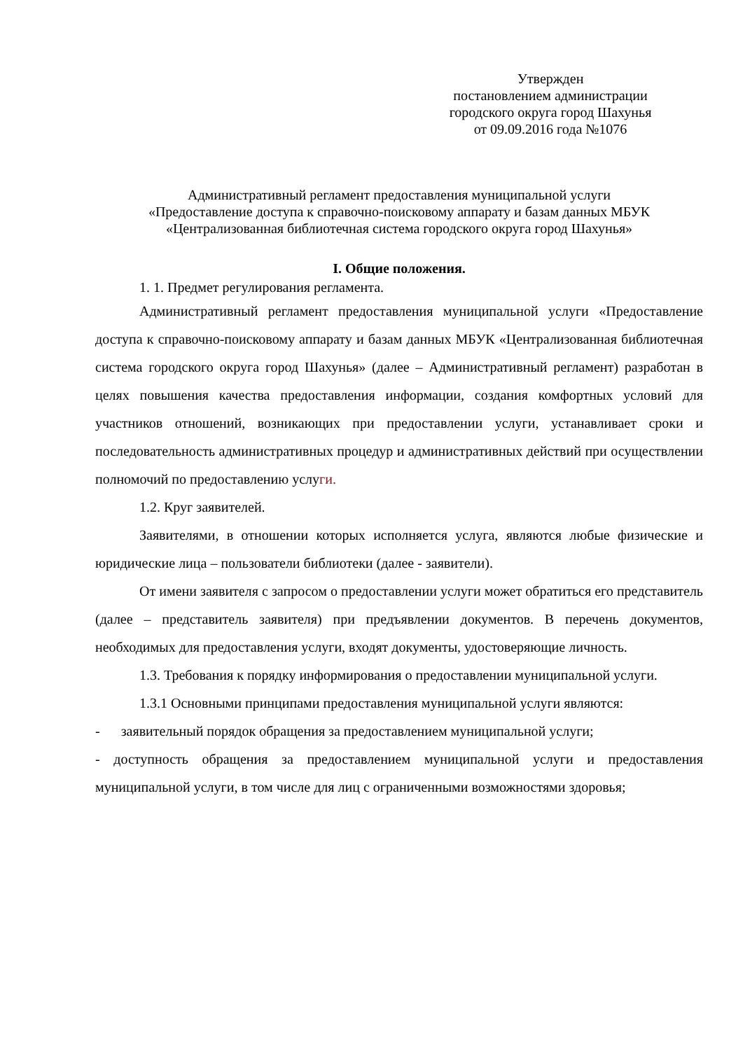Утвержден
постановлением администрации
городского округа город Шахунья
от 09.09.2016 года №1076
Административный регламент предоставления муниципальной услуги
«Предоставление доступа к справочно-поисковому аппарату и базам данных МБУК
«Централизованная библиотечная система городского округа город Шахунья»
I. Общие положения.
1. 1. Предмет регулирования регламента.
Административный регламент предоставления муниципальной услуги «Предоставление доступа к справочно-поисковому аппарату и базам данных МБУК «Централизованная библиотечная система городского округа город Шахунья» (далее – Административный регламент) разработан в целях повышения качества предоставления информации, создания комфортных условий для участников отношений, возникающих при предоставлении услуги, устанавливает сроки и последовательность административных процедур и административных действий при осуществлении полномочий по предоставлению услуги.
1.2. Круг заявителей.
Заявителями, в отношении которых исполняется услуга, являются любые физические и юридические лица – пользователи библиотеки (далее - заявители).
От имени заявителя с запросом о предоставлении услуги может обратиться его представитель (далее – представитель заявителя) при предъявлении документов. В перечень документов, необходимых для предоставления услуги, входят документы, удостоверяющие личность.
1.3. Требования к порядку информирования о предоставлении муниципальной услуги.
1.3.1 Основными принципами предоставления муниципальной услуги являются:
- заявительный порядок обращения за предоставлением муниципальной услуги;
- доступность обращения за предоставлением муниципальной услуги и предоставления муниципальной услуги, в том числе для лиц с ограниченными возможностями здоровья;